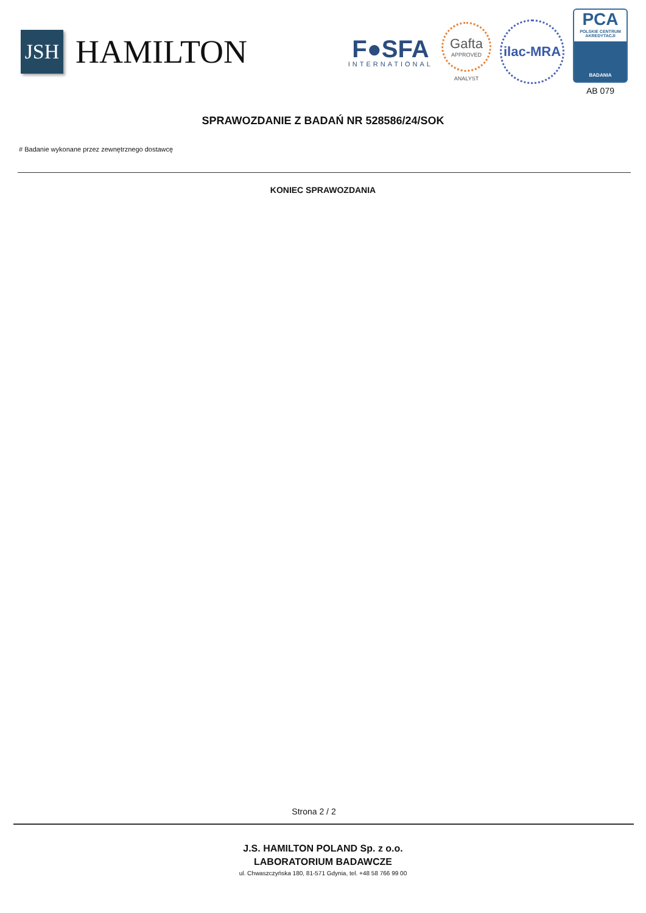JSH
HAMILTON
F●SFA
INTERNATIONAL
Gafta
APPROVED
ANALYST
ilac-MRA
PCA
POLSKIE CENTRUM AKREDYTACJI
BADANIA
AB 079
SPRAWOZDANIE Z BADAŃ NR 528586/24/SOK
# Badanie wykonane przez zewnętrznego dostawcę
KONIEC SPRAWOZDANIA
Strona 2 / 2
J.S. HAMILTON POLAND Sp. z o.o.
LABORATORIUM BADAWCZE
ul. Chwaszczyńska 180, 81-571 Gdynia, tel. +48 58 766 99 00